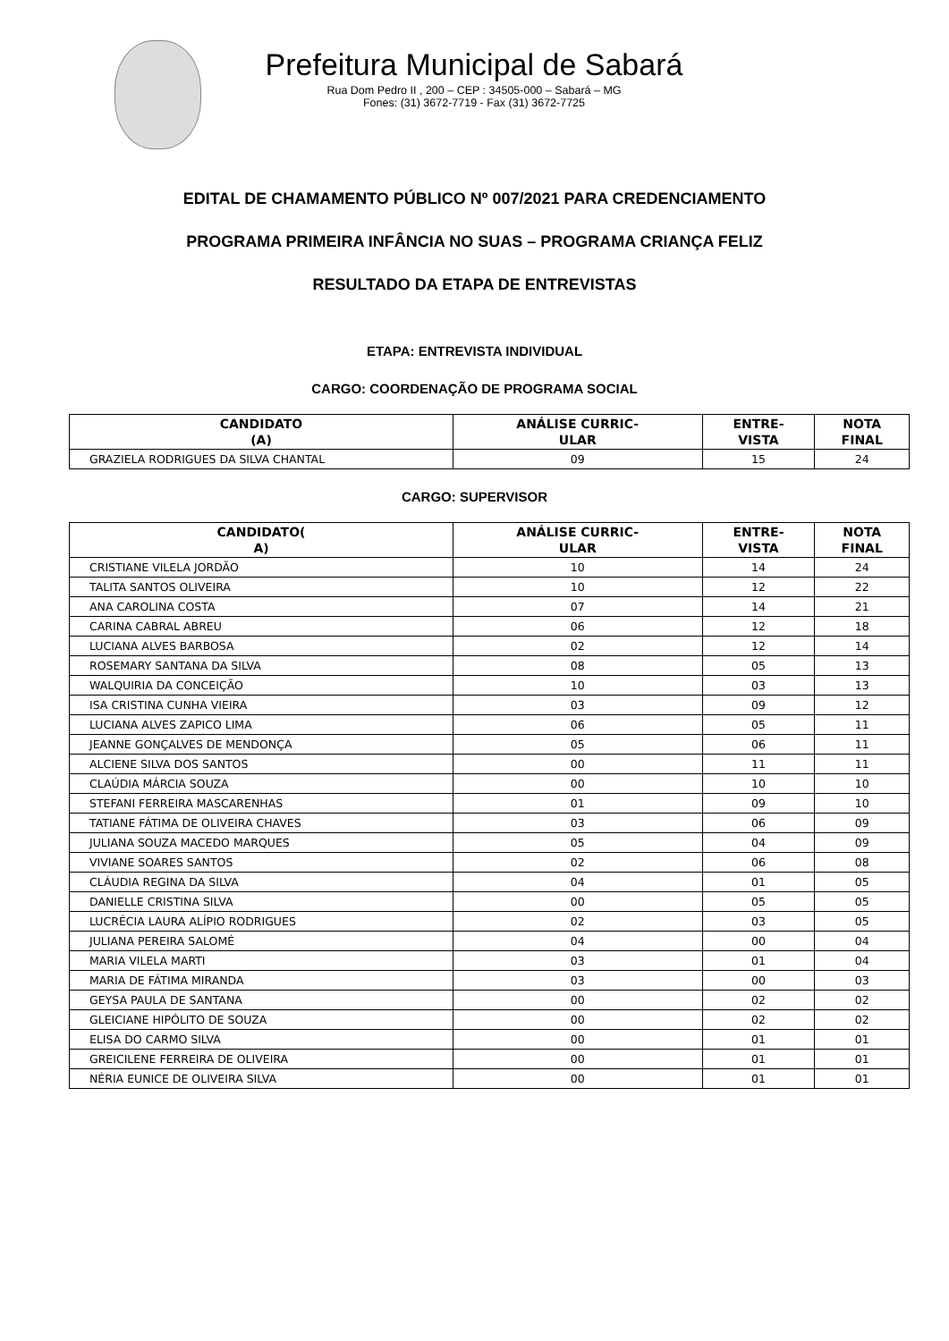Prefeitura Municipal de Sabará
Rua Dom Pedro II , 200 – CEP : 34505-000 – Sabará – MG
Fones: (31) 3672-7719 - Fax (31) 3672-7725
EDITAL DE CHAMAMENTO PÚBLICO Nº 007/2021 PARA CREDENCIAMENTO
PROGRAMA PRIMEIRA INFÂNCIA NO SUAS – PROGRAMA CRIANÇA FELIZ
RESULTADO DA ETAPA DE ENTREVISTAS
ETAPA: ENTREVISTA INDIVIDUAL
CARGO: COORDENAÇÃO DE PROGRAMA SOCIAL
| CANDIDATO (A) | ANÁLISE CURRIC- ULAR | ENTRE- VISTA | NOTA FINAL |
| --- | --- | --- | --- |
| GRAZIELA RODRIGUES DA SILVA CHANTAL | 09 | 15 | 24 |
CARGO: SUPERVISOR
| CANDIDATO( A) | ANÁLISE CURRIC- ULAR | ENTRE- VISTA | NOTA FINAL |
| --- | --- | --- | --- |
| CRISTIANE VILELA JORDÃO | 10 | 14 | 24 |
| TALITA SANTOS OLIVEIRA | 10 | 12 | 22 |
| ANA CAROLINA COSTA | 07 | 14 | 21 |
| CARINA CABRAL ABREU | 06 | 12 | 18 |
| LUCIANA ALVES BARBOSA | 02 | 12 | 14 |
| ROSEMARY SANTANA DA SILVA | 08 | 05 | 13 |
| WALQUIRIA DA CONCEIÇÃO | 10 | 03 | 13 |
| ISA CRISTINA CUNHA VIEIRA | 03 | 09 | 12 |
| LUCIANA ALVES ZAPICO LIMA | 06 | 05 | 11 |
| JEANNE GONÇALVES DE MENDONÇA | 05 | 06 | 11 |
| ALCIENE SILVA DOS SANTOS | 00 | 11 | 11 |
| CLAÚDIA MÁRCIA SOUZA | 00 | 10 | 10 |
| STEFANI FERREIRA MASCARENHAS | 01 | 09 | 10 |
| TATIANE FÁTIMA DE OLIVEIRA CHAVES | 03 | 06 | 09 |
| JULIANA SOUZA MACEDO MARQUES | 05 | 04 | 09 |
| VIVIANE SOARES SANTOS | 02 | 06 | 08 |
| CLÁUDIA REGINA DA SILVA | 04 | 01 | 05 |
| DANIELLE CRISTINA SILVA | 00 | 05 | 05 |
| LUCRÉCIA LAURA ALÍPIO RODRIGUES | 02 | 03 | 05 |
| JULIANA PEREIRA SALOMÉ | 04 | 00 | 04 |
| MARIA VILELA MARTI | 03 | 01 | 04 |
| MARIA DE FÁTIMA MIRANDA | 03 | 00 | 03 |
| GEYSA PAULA DE SANTANA | 00 | 02 | 02 |
| GLEICIANE HIPÓLITO DE SOUZA | 00 | 02 | 02 |
| ELISA DO CARMO SILVA | 00 | 01 | 01 |
| GREICILENE FERREIRA DE OLIVEIRA | 00 | 01 | 01 |
| NÉRIA EUNICE DE OLIVEIRA SILVA | 00 | 01 | 01 |